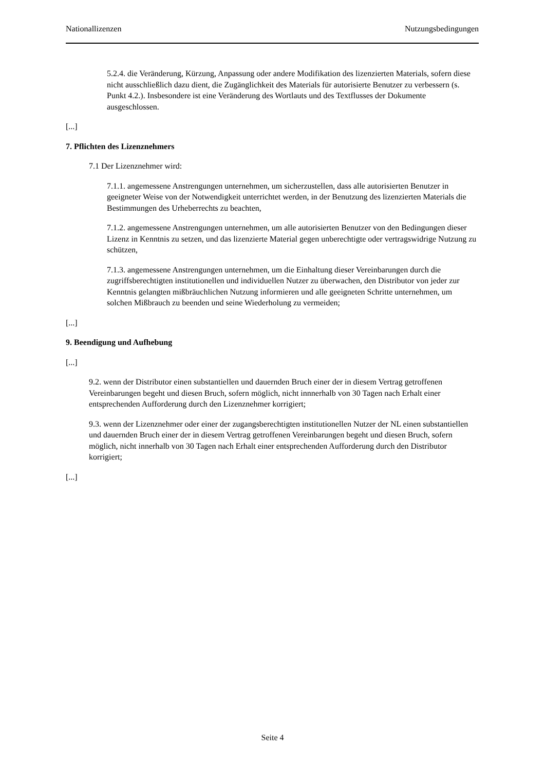Nationallizenzen Nutzungsbedingungen
5.2.4. die Veränderung, Kürzung, Anpassung oder andere Modifikation des lizenzierten Materials, sofern diese nicht ausschließlich dazu dient, die Zugänglichkeit des Materials für autorisierte Benutzer zu verbessern (s. Punkt 4.2.). Insbesondere ist eine Veränderung des Wortlauts und des Textflusses der Dokumente ausgeschlossen.
[...]
7. Pflichten des Lizenznehmers
7.1 Der Lizenznehmer wird:
7.1.1. angemessene Anstrengungen unternehmen, um sicherzustellen, dass alle autorisierten Benutzer in geeigneter Weise von der Notwendigkeit unterrichtet werden, in der Benutzung des lizenzierten Materials die Bestimmungen des Urheberrechts zu beachten,
7.1.2. angemessene Anstrengungen unternehmen, um alle autorisierten Benutzer von den Bedingungen dieser Lizenz in Kenntnis zu setzen, und das lizenzierte Material gegen unberechtigte oder vertragswidrige Nutzung zu schützen,
7.1.3. angemessene Anstrengungen unternehmen, um die Einhaltung dieser Vereinbarungen durch die zugriffsberechtigten institutionellen und individuellen Nutzer zu überwachen, den Distributor von jeder zur Kenntnis gelangten mißbräuchlichen Nutzung informieren und alle geeigneten Schritte unternehmen, um solchen Mißbrauch zu beenden und seine Wiederholung zu vermeiden;
[...]
9. Beendigung und Aufhebung
[...]
9.2. wenn der Distributor einen substantiellen und dauernden Bruch einer der in diesem Vertrag getroffenen Vereinbarungen begeht und diesen Bruch, sofern möglich, nicht innnerhalb von 30 Tagen nach Erhalt einer entsprechenden Aufforderung durch den Lizenznehmer korrigiert;
9.3. wenn der Lizenznehmer oder einer der zugangsberechtigten institutionellen Nutzer der NL einen substantiellen und dauernden Bruch einer der in diesem Vertrag getroffenen Vereinbarungen begeht und diesen Bruch, sofern möglich, nicht innerhalb von 30 Tagen nach Erhalt einer entsprechenden Aufforderung durch den Distributor korrigiert;
[...]
Seite 4